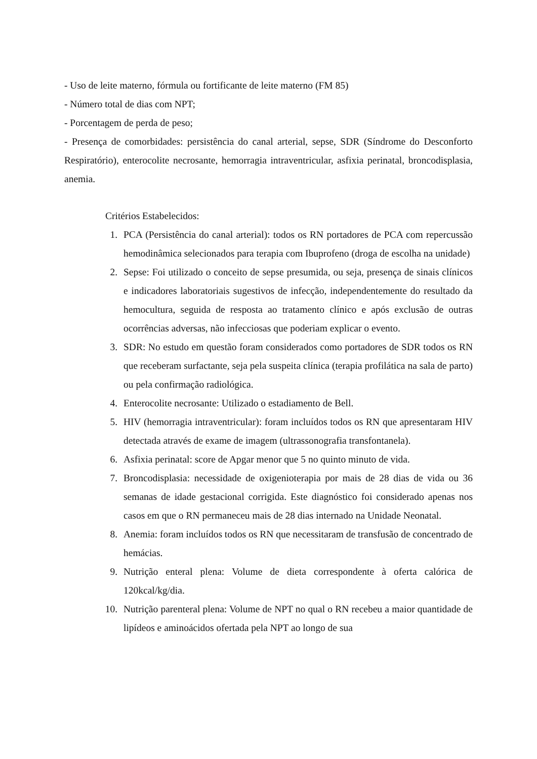- Uso de leite materno, fórmula ou fortificante de leite materno (FM 85)
- Número total de dias com NPT;
- Porcentagem de perda de peso;
- Presença de comorbidades: persistência do canal arterial, sepse, SDR (Síndrome do Desconforto Respiratório), enterocolite necrosante, hemorragia intraventricular, asfixia perinatal, broncodisplasia, anemia.
Critérios Estabelecidos:
1. PCA (Persistência do canal arterial): todos os RN portadores de PCA com repercussão hemodinâmica selecionados para terapia com Ibuprofeno (droga de escolha na unidade)
2. Sepse: Foi utilizado o conceito de sepse presumida, ou seja, presença de sinais clínicos e indicadores laboratoriais sugestivos de infecção, independentemente do resultado da hemocultura, seguida de resposta ao tratamento clínico e após exclusão de outras ocorrências adversas, não infecciosas que poderiam explicar o evento.
3. SDR: No estudo em questão foram considerados como portadores de SDR todos os RN que receberam surfactante, seja pela suspeita clínica (terapia profilática na sala de parto) ou pela confirmação radiológica.
4. Enterocolite necrosante: Utilizado o estadiamento de Bell.
5. HIV (hemorragia intraventricular): foram incluídos todos os RN que apresentaram HIV detectada através de exame de imagem (ultrassonografia transfontanela).
6. Asfixia perinatal: score de Apgar menor que 5 no quinto minuto de vida.
7. Broncodisplasia: necessidade de oxigenioterapia por mais de 28 dias de vida ou 36 semanas de idade gestacional corrigida. Este diagnóstico foi considerado apenas nos casos em que o RN permaneceu mais de 28 dias internado na Unidade Neonatal.
8. Anemia: foram incluídos todos os RN que necessitaram de transfusão de concentrado de hemácias.
9. Nutrição enteral plena: Volume de dieta correspondente à oferta calórica de 120kcal/kg/dia.
10. Nutrição parenteral plena: Volume de NPT no qual o RN recebeu a maior quantidade de lipídeos e aminoácidos ofertada pela NPT ao longo de sua